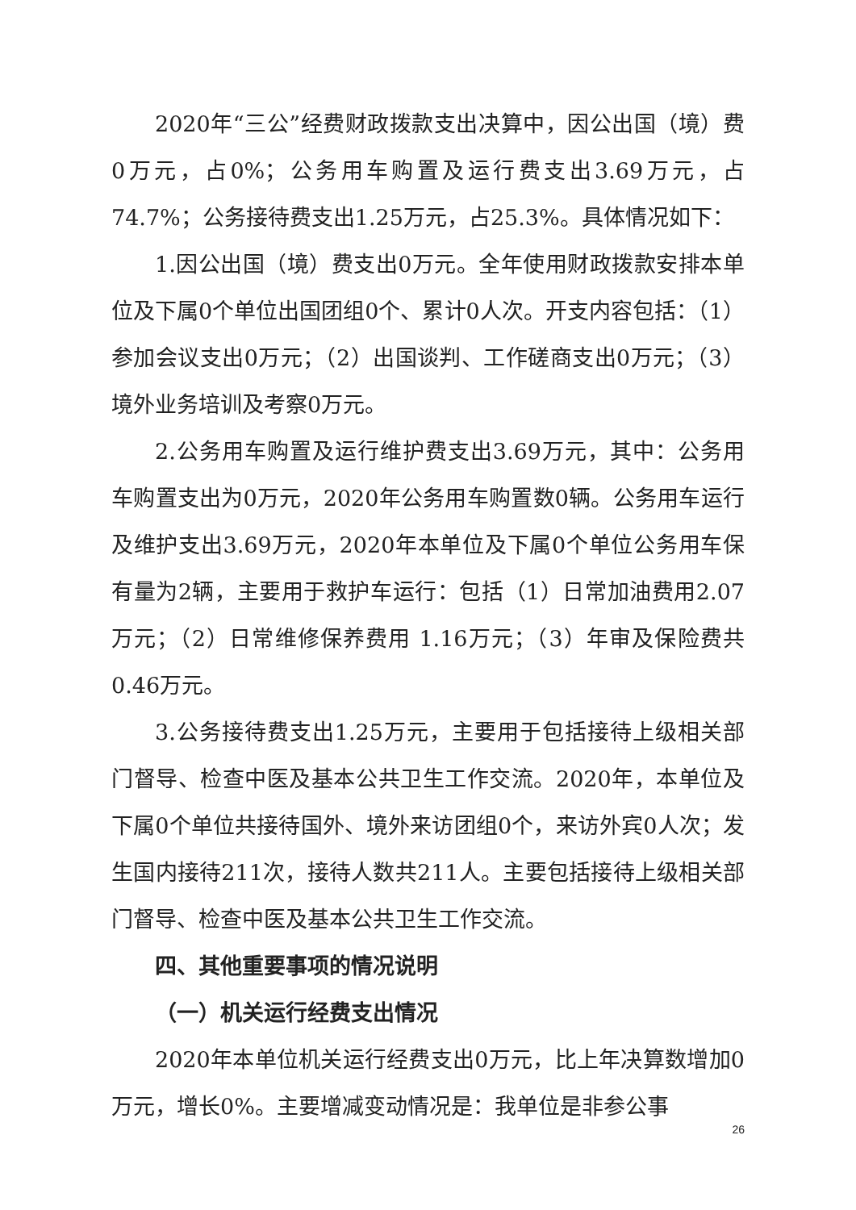2020年“三公”经费财政拨款支出决算中，因公出国（境）费0万元，占0%；公务用车购置及运行费支出3.69万元，占74.7%；公务接待费支出1.25万元，占25.3%。具体情况如下：
1.因公出国（境）费支出0万元。全年使用财政拨款安排本单位及下属0个单位出国团组0个、累计0人次。开支内容包括：（1）参加会议支出0万元；（2）出国谈判、工作磋商支出0万元；（3）境外业务培训及考察0万元。
2.公务用车购置及运行维护费支出3.69万元，其中：公务用车购置支出为0万元，2020年公务用车购置数0辆。公务用车运行及维护支出3.69万元，2020年本单位及下属0个单位公务用车保有量为2辆，主要用于救护车运行：包括（1）日常加油费用2.07万元；（2）日常维修保养费用 1.16万元；（3）年审及保险费共0.46万元。
3.公务接待费支出1.25万元，主要用于包括接待上级相关部门督导、检查中医及基本公共卫生工作交流。2020年，本单位及下属0个单位共接待国外、境外来访团组0个，来访外宾0人次；发生国内接待211次，接待人数共211人。主要包括接待上级相关部门督导、检查中医及基本公共卫生工作交流。
四、其他重要事项的情况说明
（一）机关运行经费支出情况
2020年本单位机关运行经费支出0万元，比上年决算数增加0万元，增长0%。主要增减变动情况是：我单位是非参公事
26